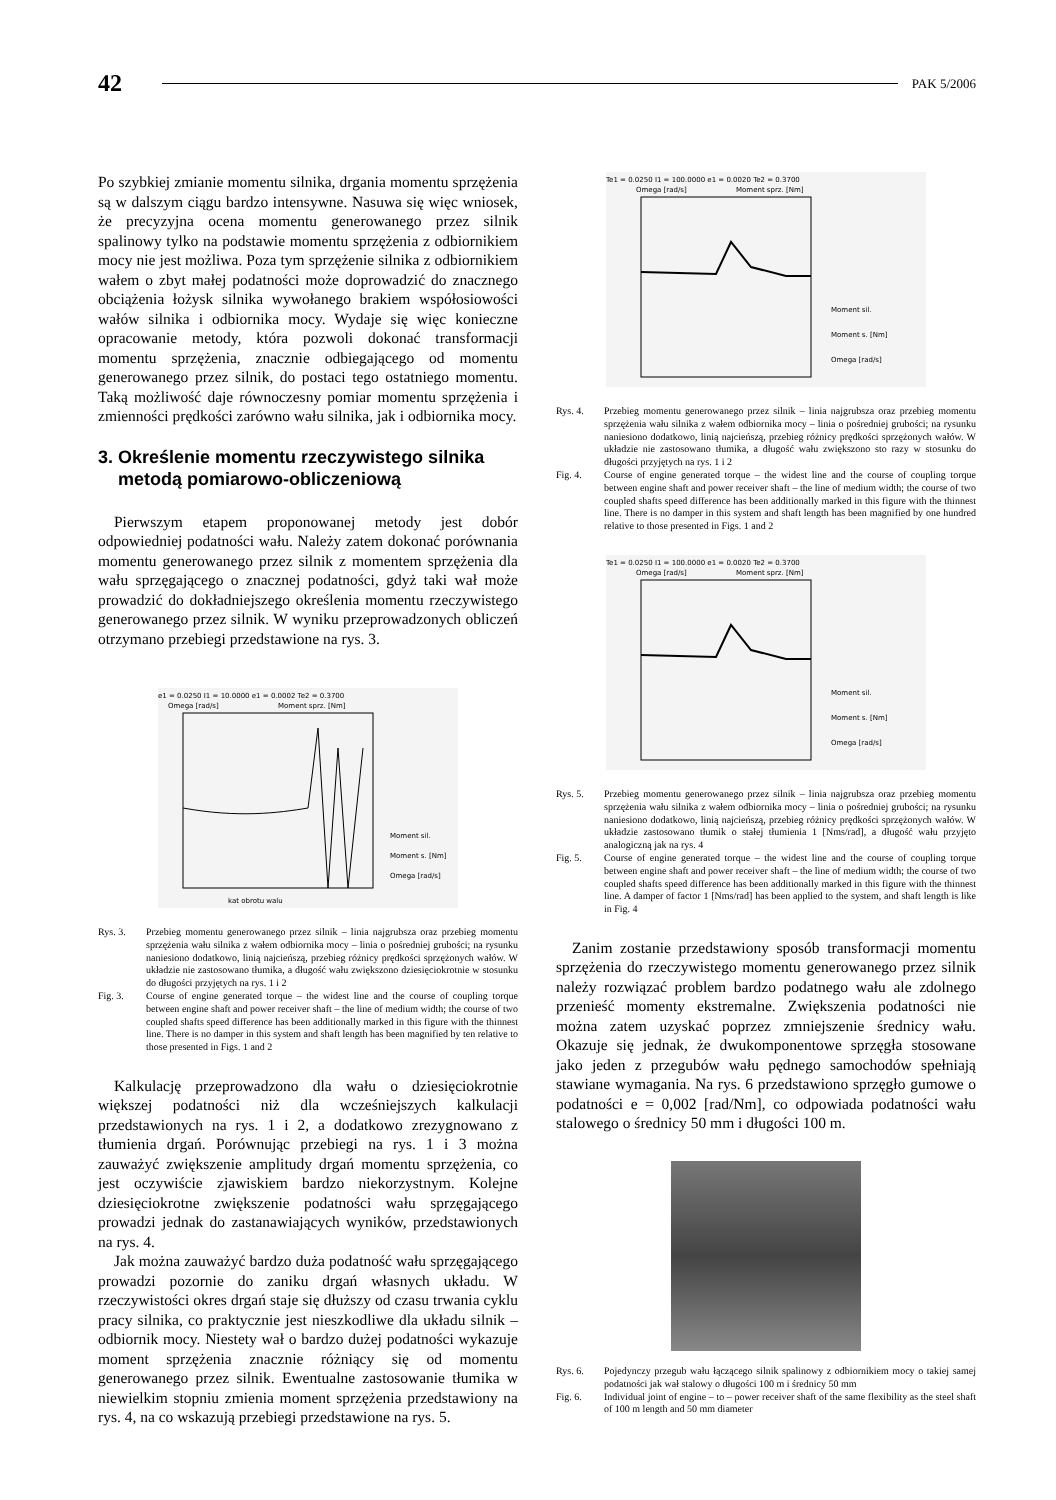42 PAK 5/2006
Po szybkiej zmianie momentu silnika, drgania momentu sprzężenia są w dalszym ciągu bardzo intensywne. Nasuwa się więc wniosek, że precyzyjna ocena momentu generowanego przez silnik spalinowy tylko na podstawie momentu sprzężenia z odbiornikiem mocy nie jest możliwa. Poza tym sprzężenie silnika z odbiornikiem wałem o zbyt małej podatności może doprowadzić do znacznego obciążenia łożysk silnika wywołanego brakiem współosiowości wałów silnika i odbiornika mocy. Wydaje się więc konieczne opracowanie metody, która pozwoli dokonać transformacji momentu sprzężenia, znacznie odbiegającego od momentu generowanego przez silnik, do postaci tego ostatniego momentu. Taką możliwość daje równoczesny pomiar momentu sprzężenia i zmienności prędkości zarówno wału silnika, jak i odbiornika mocy.
3. Określenie momentu rzeczywistego silnika
metodą pomiarowo-obliczeniową
Pierwszym etapem proponowanej metody jest dobór odpowiedniej podatności wału. Należy zatem dokonać porównania momentu generowanego przez silnik z momentem sprzężenia dla wału sprzęgającego o znacznej podatności, gdyż taki wał może prowadzić do dokładniejszego określenia momentu rzeczywistego generowanego przez silnik. W wyniku przeprowadzonych obliczeń otrzymano przebiegi przedstawione na rys. 3.
e1 = 0.0250 I1 = 10.0000 e1 = 0.0002 Te2 = 0.3700
Omega [rad/s]
Moment sprz. [Nm]
Moment sil.
Moment s. [Nm]
Omega [rad/s]
kat obrotu walu
Rys. 3. Przebieg momentu generowanego przez silnik – linia najgrubsza oraz przebieg momentu sprzężenia wału silnika z wałem odbiornika mocy – linia o pośredniej grubości; na rysunku naniesiono dodatkowo, linią najcieńszą, przebieg różnicy prędkości sprzężonych wałów. W układzie nie zastosowano tłumika, a długość wału zwiększono dziesięciokrotnie w stosunku do długości przyjętych na rys. 1 i 2
Fig. 3. Course of engine generated torque – the widest line and the course of coupling torque between engine shaft and power receiver shaft – the line of medium width; the course of two coupled shafts speed difference has been additionally marked in this figure with the thinnest line. There is no damper in this system and shaft length has been magnified by ten relative to those presented in Figs. 1 and 2
Kalkulację przeprowadzono dla wału o dziesięciokrotnie większej podatności niż dla wcześniejszych kalkulacji przedstawionych na rys. 1 i 2, a dodatkowo zrezygnowano z tłumienia drgań. Porównując przebiegi na rys. 1 i 3 można zauważyć zwiększenie amplitudy drgań momentu sprzężenia, co jest oczywiście zjawiskiem bardzo niekorzystnym. Kolejne dziesięciokrotne zwiększenie podatności wału sprzęgającego prowadzi jednak do zastanawiających wyników, przedstawionych na rys. 4.
Jak można zauważyć bardzo duża podatność wału sprzęgającego prowadzi pozornie do zaniku drgań własnych układu. W rzeczywistości okres drgań staje się dłuższy od czasu trwania cyklu pracy silnika, co praktycznie jest nieszkodliwe dla układu silnik – odbiornik mocy. Niestety wał o bardzo dużej podatności wykazuje moment sprzężenia znacznie różniący się od momentu generowanego przez silnik. Ewentualne zastosowanie tłumika w niewielkim stopniu zmienia moment sprzężenia przedstawiony na rys. 4, na co wskazują przebiegi przedstawione na rys. 5.
Te1 = 0.0250 I1 = 100.0000 e1 = 0.0020 Te2 = 0.3700
Omega [rad/s]
Moment sprz. [Nm]
Moment sil.
Moment s. [Nm]
Omega [rad/s]
Rys. 4. Przebieg momentu generowanego przez silnik – linia najgrubsza oraz przebieg momentu sprzężenia wału silnika z wałem odbiornika mocy – linia o pośredniej grubości; na rysunku naniesiono dodatkowo, linią najcieńszą, przebieg różnicy prędkości sprzężonych wałów. W układzie nie zastosowano tłumika, a długość wału zwiększono sto razy w stosunku do długości przyjętych na rys. 1 i 2
Fig. 4. Course of engine generated torque – the widest line and the course of coupling torque between engine shaft and power receiver shaft – the line of medium width; the course of two coupled shafts speed difference has been additionally marked in this figure with the thinnest line. There is no damper in this system and shaft length has been magnified by one hundred relative to those presented in Figs. 1 and 2
Te1 = 0.0250 I1 = 100.0000 e1 = 0.0020 Te2 = 0.3700
Omega [rad/s]
Moment sprz. [Nm]
Moment sil.
Moment s. [Nm]
Omega [rad/s]
Rys. 5. Przebieg momentu generowanego przez silnik – linia najgrubsza oraz przebieg momentu sprzężenia wału silnika z wałem odbiornika mocy – linia o pośredniej grubości; na rysunku naniesiono dodatkowo, linią najcieńszą, przebieg różnicy prędkości sprzężonych wałów. W układzie zastosowano tłumik o stałej tłumienia 1 [Nms/rad], a długość wału przyjęto analogiczną jak na rys. 4
Fig. 5. Course of engine generated torque – the widest line and the course of coupling torque between engine shaft and power receiver shaft – the line of medium width; the course of two coupled shafts speed difference has been additionally marked in this figure with the thinnest line. A damper of factor 1 [Nms/rad] has been applied to the system, and shaft length is like in Fig. 4
Zanim zostanie przedstawiony sposób transformacji momentu sprzężenia do rzeczywistego momentu generowanego przez silnik należy rozwiązać problem bardzo podatnego wału ale zdolnego przenieść momenty ekstremalne. Zwiększenia podatności nie można zatem uzyskać poprzez zmniejszenie średnicy wału. Okazuje się jednak, że dwukomponentowe sprzęgła stosowane jako jeden z przegubów wału pędnego samochodów spełniają stawiane wymagania. Na rys. 6 przedstawiono sprzęgło gumowe o podatności e = 0,002 [rad/Nm], co odpowiada podatności wału stalowego o średnicy 50 mm i długości 100 m.
Rys. 6. Pojedynczy przegub wału łączącego silnik spalinowy z odbiornikiem mocy o takiej samej podatności jak wał stalowy o długości 100 m i średnicy 50 mm
Fig. 6. Individual joint of engine – to – power receiver shaft of the same flexibility as the steel shaft of 100 m length and 50 mm diameter